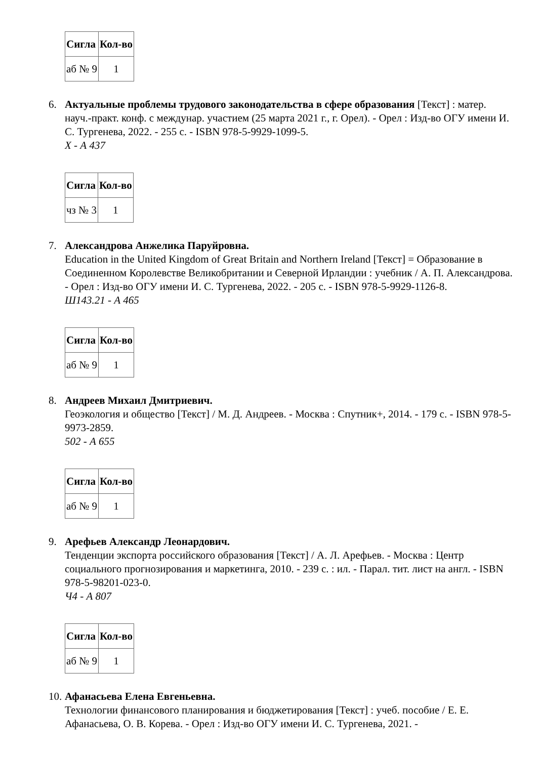| Сигла | Кол-во |
| --- | --- |
| аб № 9 | 1 |
6. Актуальные проблемы трудового законодательства в сфере образования [Текст] : матер. науч.-практ. конф. с междунар. участием (25 марта 2021 г., г. Орел). - Орел : Изд-во ОГУ имени И. С. Тургенева, 2022. - 255 с. - ISBN 978-5-9929-1099-5.
Х - А 437
| Сигла | Кол-во |
| --- | --- |
| чз № 3 | 1 |
7. Александрова Анжелика Паруйровна.
Education in the United Kingdom of Great Britain and Northern Ireland [Текст] = Образование в Соединенном Королевстве Великобритании и Северной Ирландии : учебник / А. П. Александрова. - Орел : Изд-во ОГУ имени И. С. Тургенева, 2022. - 205 с. - ISBN 978-5-9929-1126-8.
Ш143.21 - А 465
| Сигла | Кол-во |
| --- | --- |
| аб № 9 | 1 |
8. Андреев Михаил Дмитриевич.
Геоэкология и общество [Текст] / М. Д. Андреев. - Москва : Спутник+, 2014. - 179 с. - ISBN 978-5-9973-2859.
502 - А 655
| Сигла | Кол-во |
| --- | --- |
| аб № 9 | 1 |
9. Арефьев Александр Леонардович.
Тенденции экспорта российского образования [Текст] / А. Л. Арефьев. - Москва : Центр социального прогнозирования и маркетинга, 2010. - 239 с. : ил. - Парал. тит. лист на англ. - ISBN 978-5-98201-023-0.
Ч4 - А 807
| Сигла | Кол-во |
| --- | --- |
| аб № 9 | 1 |
10.
Афанасьева Елена Евгеньевна.
Технологии финансового планирования и бюджетирования [Текст] : учеб. пособие / Е. Е. Афанасьева, О. В. Корева. - Орел : Изд-во ОГУ имени И. С. Тургенева, 2021. -